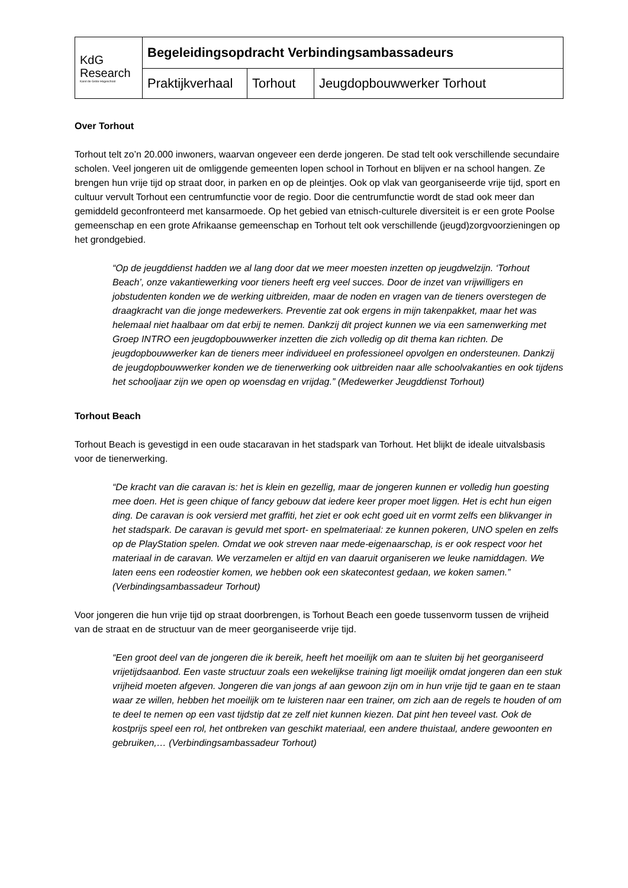| KdG Research Karel de Grote Hogeschool | Begeleidingsopdracht Verbindingsambassadeurs | | |
| | Praktijkverhaal | Torhout | Jeugdopbouwwerker Torhout |
Over Torhout
Torhout telt zo’n 20.000 inwoners, waarvan ongeveer een derde jongeren. De stad telt ook verschillende secundaire scholen. Veel jongeren uit de omliggende gemeenten lopen school in Torhout en blijven er na school hangen. Ze brengen hun vrije tijd op straat door, in parken en op de pleintjes. Ook op vlak van georganiseerde vrije tijd, sport en cultuur vervult Torhout een centrumfunctie voor de regio. Door die centrumfunctie wordt de stad ook meer dan gemiddeld geconfronteerd met kansarmoede. Op het gebied van etnisch-culturele diversiteit is er een grote Poolse gemeenschap en een grote Afrikaanse gemeenschap en Torhout telt ook verschillende (jeugd)zorgvoorzieningen op het grondgebied.
“Op de jeugddienst hadden we al lang door dat we meer moesten inzetten op jeugdwelzijn. ‘Torhout Beach’, onze vakantiewerking voor tieners heeft erg veel succes. Door de inzet van vrijwilligers en jobstudenten konden we de werking uitbreiden, maar de noden en vragen van de tieners overstegen de draagkracht van die jonge medewerkers. Preventie zat ook ergens in mijn takenpakket, maar het was helemaal niet haalbaar om dat erbij te nemen. Dankzij dit project kunnen we via een samenwerking met Groep INTRO een jeugdopbouwwerker inzetten die zich volledig op dit thema kan richten. De jeugdopbouwwerker kan de tieners meer individueel en professioneel opvolgen en ondersteunen. Dankzij de jeugdopbouwwerker konden we de tienerwerking ook uitbreiden naar alle schoolvakanties en ook tijdens het schooljaar zijn we open op woensdag en vrijdag.” (Medewerker Jeugddienst Torhout)
Torhout Beach
Torhout Beach is gevestigd in een oude stacaravan in het stadspark van Torhout. Het blijkt de ideale uitvalsbasis voor de tienerwerking.
“De kracht van die caravan is: het is klein en gezellig, maar de jongeren kunnen er volledig hun goesting mee doen. Het is geen chique of fancy gebouw dat iedere keer proper moet liggen. Het is echt hun eigen ding. De caravan is ook versierd met graffiti, het ziet er ook echt goed uit en vormt zelfs een blikvanger in het stadspark. De caravan is gevuld met sport- en spelmateriaal: ze kunnen pokeren, UNO spelen en zelfs op de PlayStation spelen. Omdat we ook streven naar mede-eigenaarschap, is er ook respect voor het materiaal in de caravan. We verzamelen er altijd en van daaruit organiseren we leuke namiddagen. We laten eens een rodeostier komen, we hebben ook een skatecontest gedaan, we koken samen.” (Verbindingsambassadeur Torhout)
Voor jongeren die hun vrije tijd op straat doorbrengen, is Torhout Beach een goede tussenvorm tussen de vrijheid van de straat en de structuur van de meer georganiseerde vrije tijd.
“Een groot deel van de jongeren die ik bereik, heeft het moeilijk om aan te sluiten bij het georganiseerd vrijetijdsaanbod. Een vaste structuur zoals een wekelijkse training ligt moeilijk omdat jongeren dan een stuk vrijheid moeten afgeven. Jongeren die van jongs af aan gewoon zijn om in hun vrije tijd te gaan en te staan waar ze willen, hebben het moeilijk om te luisteren naar een trainer, om zich aan de regels te houden of om te deel te nemen op een vast tijdstip dat ze zelf niet kunnen kiezen. Dat pint hen teveel vast. Ook de kostprijs speel een rol, het ontbreken van geschikt materiaal, een andere thuistaal, andere gewoonten en gebruiken,… (Verbindingsambassadeur Torhout)